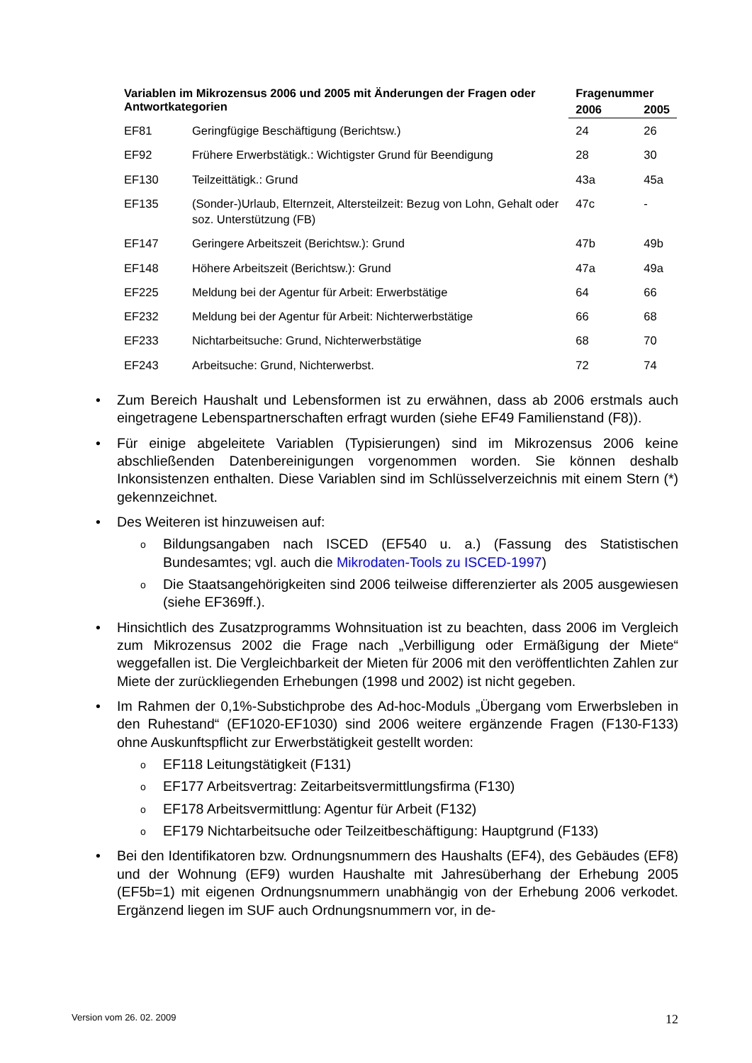| Variablen im Mikrozensus 2006 und 2005 mit Änderungen der Fragen oder Antwortkategorien | | Fragenummer | |
| --- | --- | --- | --- |
| | | 2006 | 2005 |
| EF81 | Geringfügige Beschäftigung (Berichtsw.) | 24 | 26 |
| EF92 | Frühere Erwerbstätigk.: Wichtigster Grund für Beendigung | 28 | 30 |
| EF130 | Teilzeittätigk.: Grund | 43a | 45a |
| EF135 | (Sonder-)Urlaub, Elternzeit, Altersteilzeit: Bezug von Lohn, Gehalt oder soz. Unterstützung (FB) | 47c | - |
| EF147 | Geringere Arbeitszeit (Berichtsw.): Grund | 47b | 49b |
| EF148 | Höhere Arbeitszeit (Berichtsw.): Grund | 47a | 49a |
| EF225 | Meldung bei der Agentur für Arbeit: Erwerbstätige | 64 | 66 |
| EF232 | Meldung bei der Agentur für Arbeit: Nichterwerbstätige | 66 | 68 |
| EF233 | Nichtarbeitsuche: Grund, Nichterwerbstätige | 68 | 70 |
| EF243 | Arbeitsuche: Grund, Nichterwerbst. | 72 | 74 |
• Zum Bereich Haushalt und Lebensformen ist zu erwähnen, dass ab 2006 erstmals auch eingetragene Lebenspartnerschaften erfragt wurden (siehe EF49 Familienstand (F8)).
• Für einige abgeleitete Variablen (Typisierungen) sind im Mikrozensus 2006 keine abschließenden Datenbereinigungen vorgenommen worden. Sie können deshalb Inkonsistenzen enthalten. Diese Variablen sind im Schlüsselverzeichnis mit einem Stern (*) gekennzeichnet.
• Des Weiteren ist hinzuweisen auf:
o Bildungsangaben nach ISCED (EF540 u. a.) (Fassung des Statistischen Bundesamtes; vgl. auch die Mikrodaten-Tools zu ISCED-1997)
o Die Staatsangehörigkeiten sind 2006 teilweise differenzierter als 2005 ausgewiesen (siehe EF369ff.).
• Hinsichtlich des Zusatzprogramms Wohnsituation ist zu beachten, dass 2006 im Vergleich zum Mikrozensus 2002 die Frage nach „Verbilligung oder Ermäßigung der Miete“ weggefallen ist. Die Vergleichbarkeit der Mieten für 2006 mit den veröffentlichten Zahlen zur Miete der zurückliegenden Erhebungen (1998 und 2002) ist nicht gegeben.
• Im Rahmen der 0,1%-Substichprobe des Ad-hoc-Moduls „Übergang vom Erwerbsleben in den Ruhestand“ (EF1020-EF1030) sind 2006 weitere ergänzende Fragen (F130-F133) ohne Auskunftspflicht zur Erwerbstätigkeit gestellt worden:
o EF118 Leitungstätigkeit (F131)
o EF177 Arbeitsvertrag: Zeitarbeitsvermittlungsfirma (F130)
o EF178 Arbeitsvermittlung: Agentur für Arbeit (F132)
o EF179 Nichtarbeitsuche oder Teilzeitbeschäftigung: Hauptgrund (F133)
• Bei den Identifikatoren bzw. Ordnungsnummern des Haushalts (EF4), des Gebäudes (EF8) und der Wohnung (EF9) wurden Haushalte mit Jahresüberhang der Erhebung 2005 (EF5b=1) mit eigenen Ordnungsnummern unabhängig von der Erhebung 2006 verkodet. Ergänzend liegen im SUF auch Ordnungsnummern vor, in de-
Version vom 26. 02. 2009 12